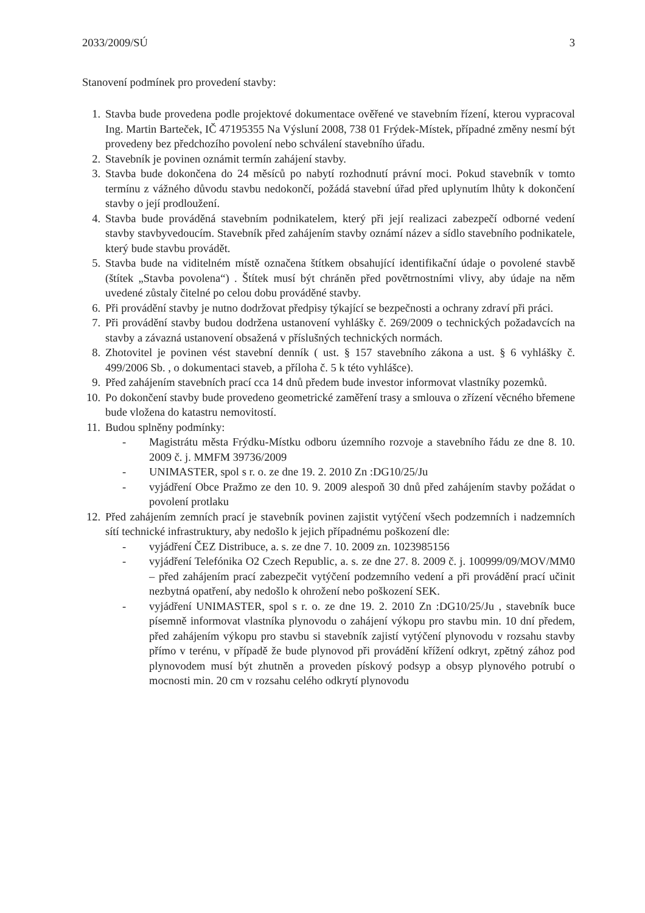2033/2009/SÚ 3
Stanovení podmínek pro provedení stavby:
1. Stavba bude provedena podle projektové dokumentace ověřené ve stavebním řízení, kterou vypracoval Ing. Martin Barteček, IČ 47195355 Na Výsluní 2008, 738 01 Frýdek-Místek, případné změny nesmí být provedeny bez předchozího povolení nebo schválení stavebního úřadu.
2. Stavebník je povinen oznámit termín zahájení stavby.
3. Stavba bude dokončena do 24 měsíců po nabytí rozhodnutí právní moci. Pokud stavebník v tomto termínu z vážného důvodu stavbu nedokončí, požádá stavební úřad před uplynutím lhůty k dokončení stavby o její prodloužení.
4. Stavba bude prováděná stavebním podnikatelem, který při její realizaci zabezpečí odborné vedení stavby stavbyvedoucím. Stavebník před zahájením stavby oznámí název a sídlo stavebního podnikatele, který bude stavbu provádět.
5. Stavba bude na viditelném místě označena štítkem obsahující identifikační údaje o povolené stavbě (štítek „Stavba povolena“) . Štítek musí být chráněn před povětrnostními vlivy, aby údaje na něm uvedené zůstaly čitelné po celou dobu prováděné stavby.
6. Při provádění stavby je nutno dodržovat předpisy týkající se bezpečnosti a ochrany zdraví při práci.
7. Při provádění stavby budou dodržena ustanovení vyhlášky č. 269/2009 o technických požadavcích na stavby a závazná ustanovení obsažená v příslušných technických normách.
8. Zhotovitel je povinen vést stavební denník ( ust. § 157 stavebního zákona a ust. § 6 vyhlášky č. 499/2006 Sb. , o dokumentaci staveb, a příloha č. 5 k této vyhlášce).
9. Před zahájením stavebních prací cca 14 dnů předem bude investor informovat vlastníky pozemků.
10. Po dokončení stavby bude provedeno geometrické zaměření trasy a smlouva o zřízení věcného břemene bude vložena do katastru nemovitostí.
11. Budou splněny podmínky:
- Magistrátu města Frýdku-Místku odboru územního rozvoje a stavebního řádu ze dne 8. 10. 2009 č. j. MMFM 39736/2009
- UNIMASTER, spol s r. o. ze dne 19. 2. 2010 Zn :DG10/25/Ju
- vyjádření Obce Pražmo ze den 10. 9. 2009 alespoň 30 dnů před zahájením stavby požádat o povolení protlaku
12. Před zahájením zemních prací je stavebník povinen zajistit vytýčení všech podzemních i nadzemních sítí technické infrastruktury, aby nedošlo k jejich případnému poškození dle:
- vyjádření ČEZ Distribuce, a. s. ze dne 7. 10. 2009 zn. 1023985156
- vyjádření Telefónika O2 Czech Republic, a. s. ze dne 27. 8. 2009 č. j. 100999/09/MOV/MM0 – před zahájením prací zabezpečit vytýčení podzemního vedení a při provádění prací učinit nezbytná opatření, aby nedošlo k ohrožení nebo poškození SEK.
- vyjádření UNIMASTER, spol s r. o. ze dne 19. 2. 2010 Zn :DG10/25/Ju , stavebník buce písemně informovat vlastníka plynovodu o zahájení výkopu pro stavbu min. 10 dní předem, před zahájením výkopu pro stavbu si stavebník zajistí vytýčení plynovodu v rozsahu stavby přímo v terénu, v případě že bude plynovod při provádění křížení odkryt, zpětný zához pod plynovodem musí být zhutněn a proveden pískový podsyp a obsyp plynového potrubí o mocnosti min. 20 cm v rozsahu celého odkrytí plynovodu